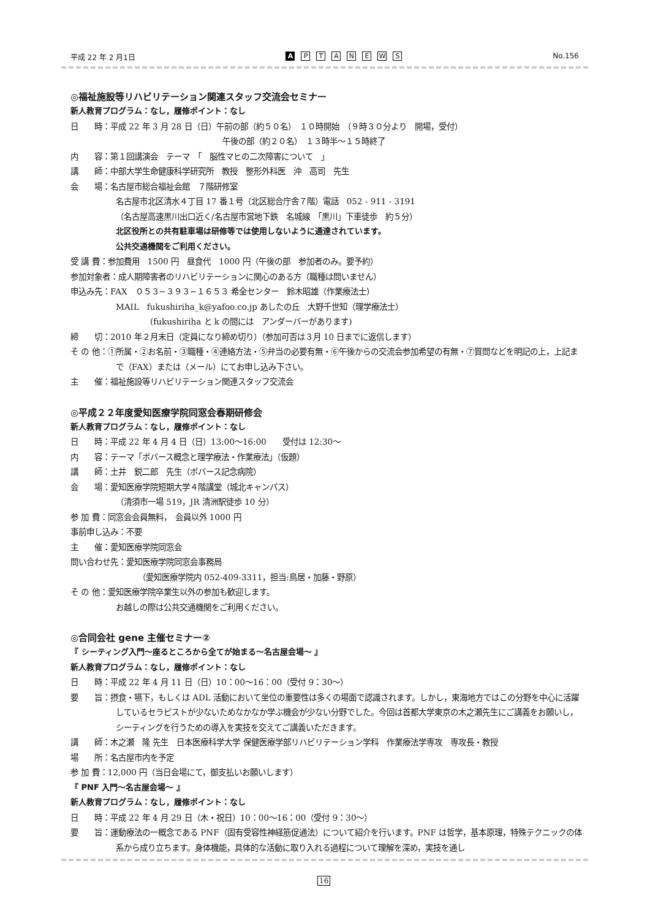平成 22 年 2 月1日
A PTANEWS
No.156
◎福祉施設等リハビリテーション関連スタッフ交流会セミナー
新人教育プログラム：なし，履修ポイント：なし
日　　時：平成 22 年 3 月 28 日（日）午前の部（約５０名）　１０時開始　（９時３０分より　開場，受付）
午後の部（約２０名）　１３時半〜１５時終了
内　　容：第１回講演会　テーマ　「　脳性マヒの二次障害について　」
講　　師：中部大学生命健康科学研究所　教授　整形外科医　沖　高司　先生
会　　場：名古屋市総合福祉会館　７階研修室
名古屋市北区清水４丁目 17 番１号（北区総合庁舎７階）電話　052 - 911 - 3191
（名古屋高速黒川出口近く/名古屋市営地下鉄　名城線　「黒川」下車徒歩　約５分）
北区役所との共有駐車場は研修等では使用しないように通達されています。
公共交通機関をご利用ください。
受 講 費：参加費用　1500 円　昼食代　1000 円（午後の部　参加者のみ。要予約）
参加対象者：成人期障害者のリハビリテーションに関心のある方（職種は問いません）
申込み先：FAX　０５３−３９３−１６５３ 希全センター　鈴木昭雄（作業療法士）
MAIL　fukushiriha_k@yafoo.co.jp あしたの丘　大野千世知（理学療法士）
(fukushiriha と k の間には　アンダーバーがあります)
締　　切：2010 年２月末日（定員になり締め切り）（参加可否は３月 10 日までに返信します）
そ の 他：①所属・②お名前・③職種・④連絡方法・⑤弁当の必要有無・⑥午後からの交流会参加希望の有無・⑦質問などを明記の上，上記まで（FAX）または（メール）にてお申し込み下さい。
主　　催：福祉施設等リハビリテーション関連スタッフ交流会
◎平成２２年度愛知医療学院同窓会春期研修会
新人教育プログラム：なし，履修ポイント：なし
日　　時：平成 22 年 4 月 4 日（日）13:00〜16:00　　受付は 12:30〜
内　　容：テーマ「ボバース概念と理学療法・作業療法」（仮題）
講　　師：土井　鋭二郎　先生（ボバース記念病院）
会　　場：愛知医療学院短期大学４階講堂（城北キャンパス）
（清須市一場 519，JR 清洲駅徒歩 10 分）
参 加 費：同窓会会員無料，　会員以外 1000 円
事前申し込み：不要
主　　催：愛知医療学院同窓会
問い合わせ先：愛知医療学院同窓会事務局
（愛知医療学院内 052-409-3311，担当:鳥居・加藤・野原）
そ の 他：愛知医療学院卒業生以外の参加も歓迎します。
お越しの際は公共交通機関をご利用ください。
◎合同会社 gene 主催セミナー②
『 シーティング入門〜座るところから全てが始まる〜名古屋会場〜 』
新人教育プログラム：なし，履修ポイント：なし
日　　時：平成 22 年 4 月 11 日（日）10：00〜16：00（受付 9：30〜）
要　　旨：摂食・嚥下，もしくは ADL 活動において坐位の重要性は多くの場面で認識されます。しかし，東海地方ではこの分野を中心に活躍しているセラピストが少ないためなかなか学ぶ機会が少ない分野でした。今回は首都大学東京の木之瀬先生にご講義をお願いし，シーティングを行うための導入を実技を交えてご講義いただきます。
講　　師：木之瀬　隆 先生　日本医療科学大学 保健医療学部リハビリテーション学科　作業療法学専攻　専攻長・教授
場　　所：名古屋市内を予定
参 加 費：12,000 円（当日会場にて，御支払いお願いします）
『 PNF 入門〜名古屋会場〜 』
新人教育プログラム：なし，履修ポイント：なし
日　　時：平成 22 年 4 月 29 日（木・祝日）10：00〜16：00（受付 9：30〜）
要　　旨：運動療法の一概念である PNF（固有受容性神経筋促通法）について紹介を行います。PNF は哲学，基本原理，特殊テクニックの体系から成り立ちます。身体機能，具体的な活動に取り入れる過程について理解を深め，実技を通し
16